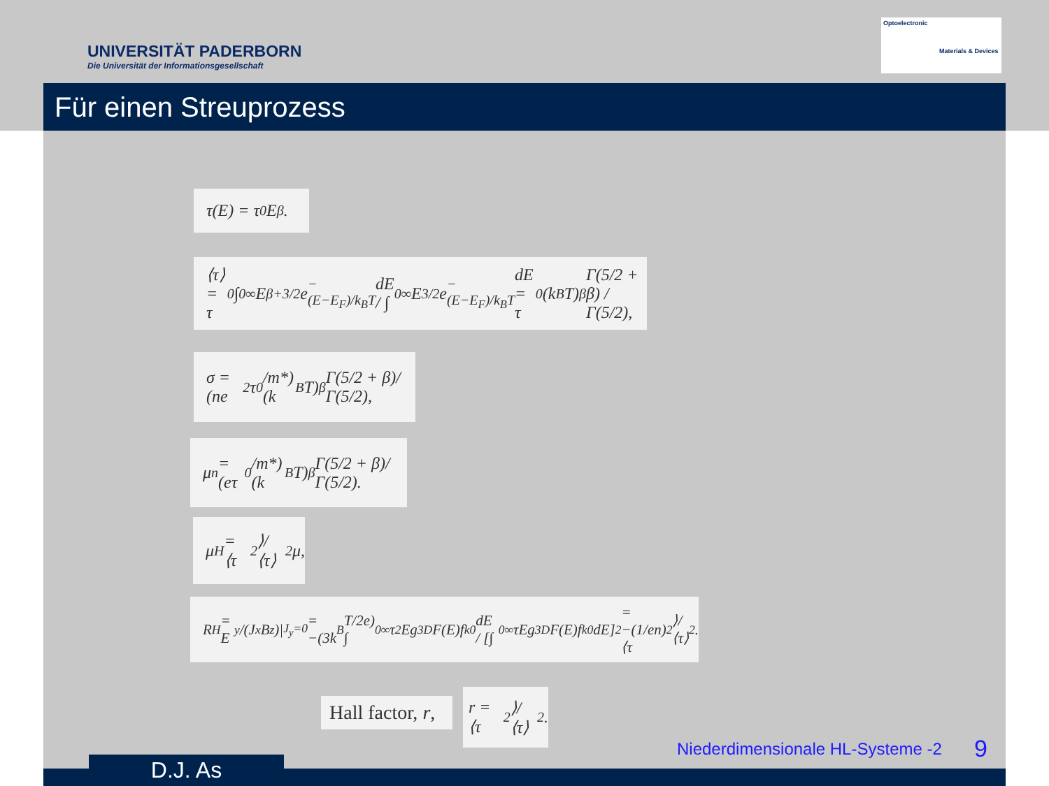UNIVERSITÄT PADERBORN
Die Universität der Informationsgesellschaft
Optoelectronic
Materials & Devices
Für einen Streuprozess
τ(E) = τ<sub>0</sub>E<sup>β</sup>.
⟨τ⟩ = τ<sub>0</sub> ∫<sub>0</sub><sup>∞</sup> E<sup>β+3/2</sup>e<sup>−(E−E<sub>F</sub>)/k<sub>B</sub>T</sup>dE / ∫<sub>0</sub><sup>∞</sup> E<sup>3/2</sup>e<sup>−(E−E<sub>F</sub>)/k<sub>B</sub>T</sup>dE = τ<sub>0</sub>(k<sub>B</sub>T)<sup>β</sup> Γ(5/2 + β) / Γ(5/2),
σ = (ne<sup>2</sup>τ<sub>0</sub>/m*)(k<sub>B</sub>T)<sup>β</sup> Γ(5/2 + β)/Γ(5/2),
μ<sub>n</sub> = (eτ<sub>0</sub>/m*)(k<sub>B</sub>T)<sup>β</sup> Γ(5/2 + β)/Γ(5/2).
μ<sub>H</sub> = ⟨τ<sup>2</sup>⟩/⟨τ⟩<sup>2</sup> μ,
R<sub>H</sub> = E<sub>y</sub>/(J<sub>x</sub>B<sub>z</sub>)|<sub>J<sub>y</sub>=0</sub> = −(3k<sub>B</sub>T/2e) ∫<sub>0</sub><sup>∞</sup> τ<sup>2</sup>Eg<sup>3D</sup>F(E)f<sub>k</sub><sup>0</sup>dE / [∫<sub>0</sub><sup>∞</sup> τEg<sup>3D</sup>F(E)f<sub>k</sub><sup>0</sup>dE]<sup>2</sup> = −(1/en) ⟨τ<sup>2</sup>⟩/⟨τ⟩<sup>2</sup>.
Hall factor, r,
r = ⟨τ<sup>2</sup>⟩/⟨τ⟩<sup>2</sup>.
Niederdimensionale HL-Systeme -2
9
D.J. As